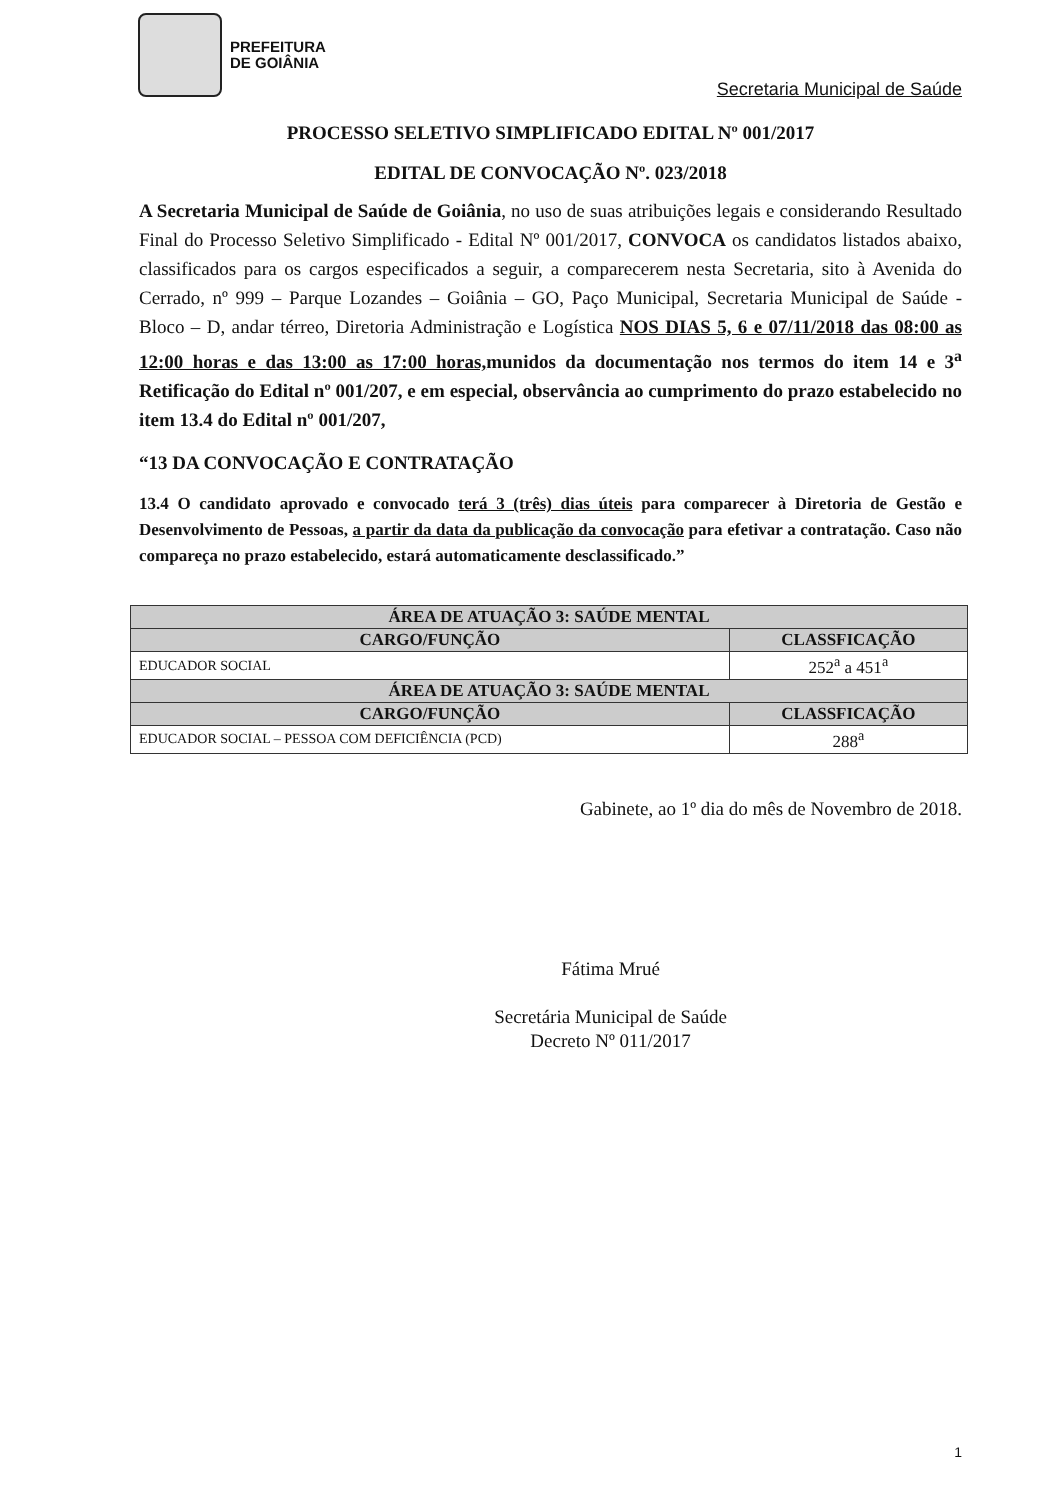PREFEITURA
DE GOIÂNIA
Secretaria Municipal de Saúde
PROCESSO SELETIVO SIMPLIFICADO EDITAL Nº 001/2017
EDITAL DE CONVOCAÇÃO Nº. 023/2018
A Secretaria Municipal de Saúde de Goiânia, no uso de suas atribuições legais e considerando Resultado Final do Processo Seletivo Simplificado - Edital Nº 001/2017, CONVOCA os candidatos listados abaixo, classificados para os cargos especificados a seguir, a comparecerem nesta Secretaria, sito à Avenida do Cerrado, nº 999 – Parque Lozandes – Goiânia – GO, Paço Municipal, Secretaria Municipal de Saúde - Bloco – D, andar térreo, Diretoria Administração e Logística NOS DIAS 5, 6 e 07/11/2018 das 08:00 as 12:00 horas e das 13:00 as 17:00 horas, munidos da documentação nos termos do item 14 e 3<sup>a</sup> Retificação do Edital nº 001/207, e em especial, observância ao cumprimento do prazo estabelecido no item 13.4 do Edital nº 001/207,
“13 DA CONVOCAÇÃO E CONTRATAÇÃO
13.4 O candidato aprovado e convocado terá 3 (três) dias úteis para comparecer à Diretoria de Gestão e Desenvolvimento de Pessoas, a partir da data da publicação da convocação para efetivar a contratação. Caso não compareça no prazo estabelecido, estará automaticamente desclassificado.”
| ÁREA DE ATUAÇÃO 3: SAÚDE MENTAL | |
| --- | --- |
| CARGO/FUNÇÃO | CLASSFICAÇÃO |
| EDUCADOR SOCIAL | 252<sup>a</sup> a 451<sup>a</sup> |
| ÁREA DE ATUAÇÃO 3: SAÚDE MENTAL | |
| CARGO/FUNÇÃO | CLASSFICAÇÃO |
| EDUCADOR SOCIAL – PESSOA COM DEFICIÊNCIA (PCD) | 288<sup>a</sup> |
Gabinete, ao 1º dia do mês de Novembro de 2018.
Fátima Mrué
Secretária Municipal de Saúde
Decreto Nº 011/2017
1